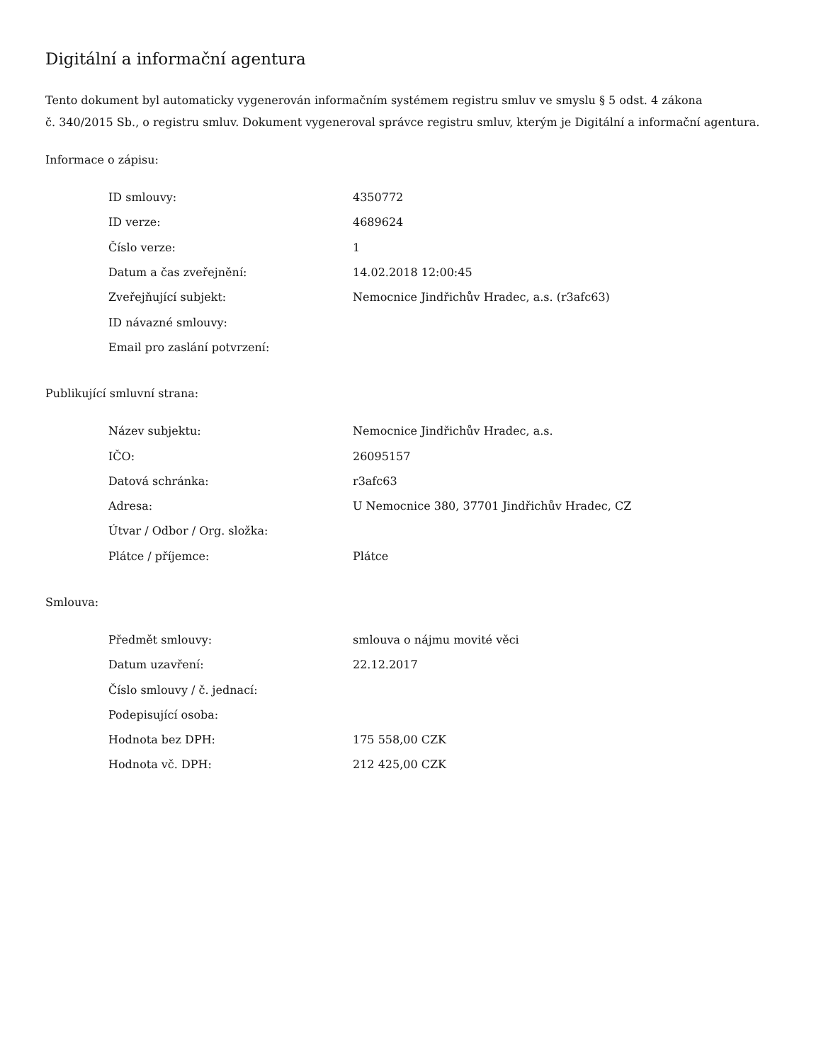Digitální a informační agentura
Tento dokument byl automaticky vygenerován informačním systémem registru smluv ve smyslu § 5 odst. 4 zákona
č. 340/2015 Sb., o registru smluv. Dokument vygeneroval správce registru smluv, kterým je Digitální a informační agentura.
Informace o zápisu:
| ID smlouvy: | 4350772 |
| ID verze: | 4689624 |
| Číslo verze: | 1 |
| Datum a čas zveřejnění: | 14.02.2018 12:00:45 |
| Zveřejňující subjekt: | Nemocnice Jindřichův Hradec, a.s. (r3afc63) |
| ID návazné smlouvy: | |
| Email pro zaslání potvrzení: | |
Publikující smluvní strana:
| Název subjektu: | Nemocnice Jindřichův Hradec, a.s. |
| IČO: | 26095157 |
| Datová schránka: | r3afc63 |
| Adresa: | U Nemocnice 380, 37701 Jindřichův Hradec, CZ |
| Útvar / Odbor / Org. složka: | |
| Plátce / příjemce: | Plátce |
Smlouva:
| Předmět smlouvy: | smlouva o nájmu movité věci |
| Datum uzavření: | 22.12.2017 |
| Číslo smlouvy / č. jednací: | |
| Podepisující osoba: | |
| Hodnota bez DPH: | 175 558,00 CZK |
| Hodnota vč. DPH: | 212 425,00 CZK |